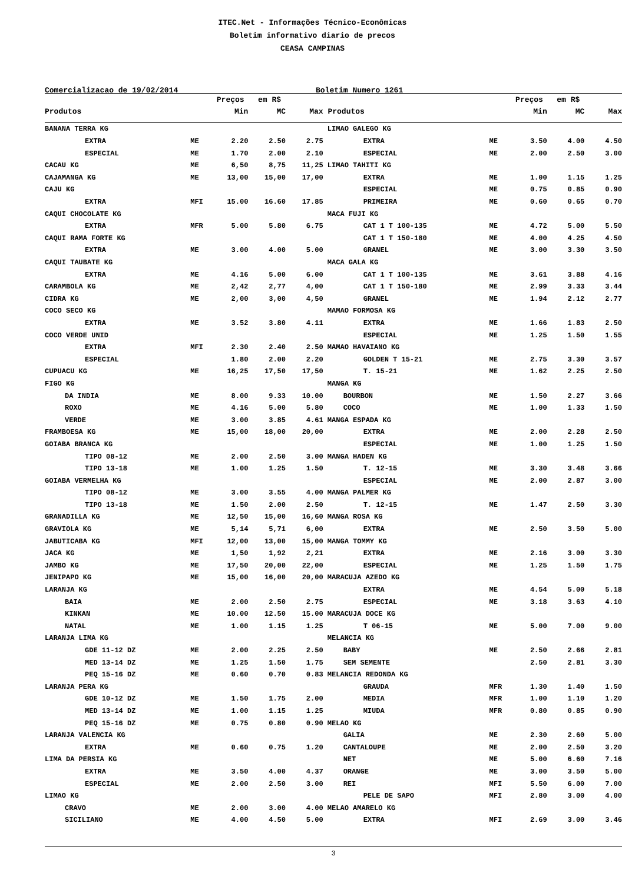ITEC.Net - Informações Técnico-Econômicas
Boletim informativo diario de precos
CEASA CAMPINAS
Comercializacao de 19/02/2014 Boletim Numero 1261
| | | Preços em R$ | | | | | Preços em R$ | | |
| --- | --- | --- | --- | --- | --- | --- | --- | --- | --- |
| Produtos | | Min | MC | Max | Produtos | | Min | MC | Max |
| BANANA TERRA KG | | | | | LIMAO GALEGO KG | | | | |
| EXTRA | ME | 2.20 | 2.50 | 2.75 | EXTRA | ME | 3.50 | 4.00 | 4.50 |
| ESPECIAL | ME | 1.70 | 2.00 | 2.10 | ESPECIAL | ME | 2.00 | 2.50 | 3.00 |
| CACAU KG | ME | 6,50 | 8,75 | 11,25 | LIMAO TAHITI KG | | | | |
| CAJAMANGA KG | ME | 13,00 | 15,00 | 17,00 | EXTRA | ME | 1.00 | 1.15 | 1.25 |
| CAJU KG | | | | | ESPECIAL | ME | 0.75 | 0.85 | 0.90 |
| EXTRA | MFI | 15.00 | 16.60 | 17.85 | PRIMEIRA | ME | 0.60 | 0.65 | 0.70 |
| CAQUI CHOCOLATE KG | | | | | MACA FUJI KG | | | | |
| EXTRA | MFR | 5.00 | 5.80 | 6.75 | CAT 1 T 100-135 | ME | 4.72 | 5.00 | 5.50 |
| CAQUI RAMA FORTE KG | | | | | CAT 1 T 150-180 | ME | 4.00 | 4.25 | 4.50 |
| EXTRA | ME | 3.00 | 4.00 | 5.00 | GRANEL | ME | 3.00 | 3.30 | 3.50 |
| CAQUI TAUBATE KG | | | | | MACA GALA KG | | | | |
| EXTRA | ME | 4.16 | 5.00 | 6.00 | CAT 1 T 100-135 | ME | 3.61 | 3.88 | 4.16 |
| CARAMBOLA KG | ME | 2,42 | 2,77 | 4,00 | CAT 1 T 150-180 | ME | 2.99 | 3.33 | 3.44 |
| CIDRA KG | ME | 2,00 | 3,00 | 4,50 | GRANEL | ME | 1.94 | 2.12 | 2.77 |
| COCO SECO KG | | | | | MAMAO FORMOSA KG | | | | |
| EXTRA | ME | 3.52 | 3.80 | 4.11 | EXTRA | ME | 1.66 | 1.83 | 2.50 |
| COCO VERDE UNID | | | | | ESPECIAL | ME | 1.25 | 1.50 | 1.55 |
| EXTRA | MFI | 2.30 | 2.40 | 2.50 | MAMAO HAVAIANO KG | | | | |
| ESPECIAL | | 1.80 | 2.00 | 2.20 | GOLDEN T 15-21 | ME | 2.75 | 3.30 | 3.57 |
| CUPUACU KG | ME | 16,25 | 17,50 | 17,50 | T. 15-21 | ME | 1.62 | 2.25 | 2.50 |
| FIGO KG | | | | | MANGA KG | | | | |
| DA INDIA | ME | 8.00 | 9.33 | 10.00 | BOURBON | ME | 1.50 | 2.27 | 3.66 |
| ROXO | ME | 4.16 | 5.00 | 5.80 | COCO | ME | 1.00 | 1.33 | 1.50 |
| VERDE | ME | 3.00 | 3.85 | 4.61 | MANGA ESPADA KG | | | | |
| FRAMBOESA KG | ME | 15,00 | 18,00 | 20,00 | EXTRA | ME | 2.00 | 2.28 | 2.50 |
| GOIABA BRANCA KG | | | | | ESPECIAL | ME | 1.00 | 1.25 | 1.50 |
| TIPO 08-12 | ME | 2.00 | 2.50 | 3.00 | MANGA HADEN KG | | | | |
| TIPO 13-18 | ME | 1.00 | 1.25 | 1.50 | T. 12-15 | ME | 3.30 | 3.48 | 3.66 |
| GOIABA VERMELHA KG | | | | | ESPECIAL | ME | 2.00 | 2.87 | 3.00 |
| TIPO 08-12 | ME | 3.00 | 3.55 | 4.00 | MANGA PALMER KG | | | | |
| TIPO 13-18 | ME | 1.50 | 2.00 | 2.50 | T. 12-15 | ME | 1.47 | 2.50 | 3.30 |
| GRANADILLA KG | ME | 12,50 | 15,00 | 16,60 | MANGA ROSA KG | | | | |
| GRAVIOLA KG | ME | 5,14 | 5,71 | 6,00 | EXTRA | ME | 2.50 | 3.50 | 5.00 |
| JABUTICABA KG | MFI | 12,00 | 13,00 | 15,00 | MANGA TOMMY KG | | | | |
| JACA KG | ME | 1,50 | 1,92 | 2,21 | EXTRA | ME | 2.16 | 3.00 | 3.30 |
| JAMBO KG | ME | 17,50 | 20,00 | 22,00 | ESPECIAL | ME | 1.25 | 1.50 | 1.75 |
| JENIPAPO KG | ME | 15,00 | 16,00 | 20,00 | MARACUJA AZEDO KG | | | | |
| LARANJA KG | | | | | EXTRA | ME | 4.54 | 5.00 | 5.18 |
| BAIA | ME | 2.00 | 2.50 | 2.75 | ESPECIAL | ME | 3.18 | 3.63 | 4.10 |
| KINKAN | ME | 10.00 | 12.50 | 15.00 | MARACUJA DOCE KG | | | | |
| NATAL | ME | 1.00 | 1.15 | 1.25 | T 06-15 | ME | 5.00 | 7.00 | 9.00 |
| LARANJA LIMA KG | | | | | MELANCIA KG | | | | |
| GDE 11-12 DZ | ME | 2.00 | 2.25 | 2.50 | BABY | ME | 2.50 | 2.66 | 2.81 |
| MED 13-14 DZ | ME | 1.25 | 1.50 | 1.75 | SEM SEMENTE | | 2.50 | 2.81 | 3.30 |
| PEQ 15-16 DZ | ME | 0.60 | 0.70 | 0.83 | MELANCIA REDONDA KG | | | | |
| LARANJA PERA KG | | | | | GRAUDA | MFR | 1.30 | 1.40 | 1.50 |
| GDE 10-12 DZ | ME | 1.50 | 1.75 | 2.00 | MEDIA | MFR | 1.00 | 1.10 | 1.20 |
| MED 13-14 DZ | ME | 1.00 | 1.15 | 1.25 | MIUDA | MFR | 0.80 | 0.85 | 0.90 |
| PEQ 15-16 DZ | ME | 0.75 | 0.80 | 0.90 | MELAO KG | | | | |
| LARANJA VALENCIA KG | | | | | GALIA | ME | 2.30 | 2.60 | 5.00 |
| EXTRA | ME | 0.60 | 0.75 | 1.20 | CANTALOUPE | ME | 2.00 | 2.50 | 3.20 |
| LIMA DA PERSIA KG | | | | | NET | ME | 5.00 | 6.60 | 7.16 |
| EXTRA | ME | 3.50 | 4.00 | 4.37 | ORANGE | ME | 3.00 | 3.50 | 5.00 |
| ESPECIAL | ME | 2.00 | 2.50 | 3.00 | REI | MFI | 5.50 | 6.00 | 7.00 |
| LIMAO KG | | | | | PELE DE SAPO | MFI | 2.80 | 3.00 | 4.00 |
| CRAVO | ME | 2.00 | 3.00 | 4.00 | MELAO AMARELO KG | | | | |
| SICILIANO | ME | 4.00 | 4.50 | 5.00 | EXTRA | MFI | 2.69 | 3.00 | 3.46 |
3